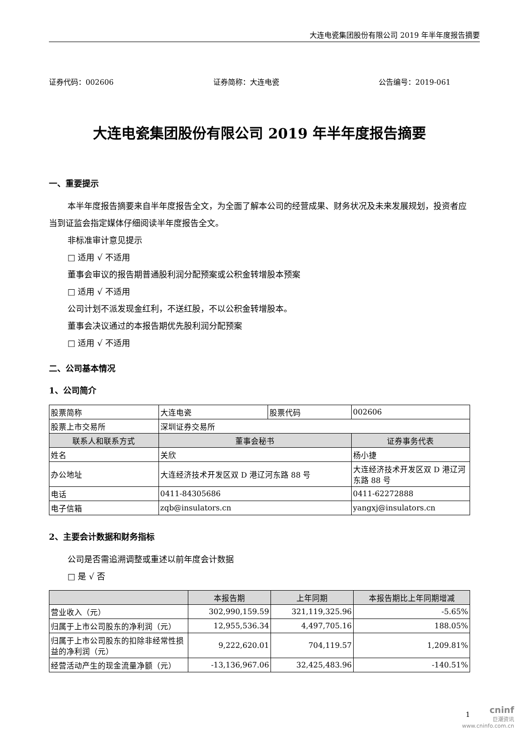大连电瓷集团股份有限公司 2019 年半年度报告摘要
证券代码：002606 证券简称：大连电瓷 公告编号：2019-061
大连电瓷集团股份有限公司 2019 年半年度报告摘要
一、重要提示
本半年度报告摘要来自半年度报告全文，为全面了解本公司的经营成果、财务状况及未来发展规划，投资者应当到证监会指定媒体仔细阅读半年度报告全文。
非标准审计意见提示
□ 适用 √ 不适用
董事会审议的报告期普通股利润分配预案或公积金转增股本预案
□ 适用 √ 不适用
公司计划不派发现金红利，不送红股，不以公积金转增股本。
董事会决议通过的本报告期优先股利润分配预案
□ 适用 √ 不适用
二、公司基本情况
1、公司简介
| 股票简称 | 大连电瓷 | 股票代码 | | 002606 |
| 股票上市交易所 | 深圳证券交易所 | | | |
| 联系人和联系方式 | 董事会秘书 | | 证券事务代表 | |
| 姓名 | 关欣 | | 杨小捷 | |
| 办公地址 | 大连经济技术开发区双 D 港辽河东路 88 号 | | 大连经济技术开发区双 D 港辽河东路 88 号 | |
| 电话 | 0411-84305686 | | 0411-62272888 | |
| 电子信箱 | zqb@insulators.cn | | yangxj@insulators.cn | |
2、主要会计数据和财务指标
公司是否需追溯调整或重述以前年度会计数据
□ 是 √ 否
| | 本报告期 | 上年同期 | 本报告期比上年同期增减 |
| --- | --- | --- | --- |
| 营业收入（元） | 302,990,159.59 | 321,119,325.96 | -5.65% |
| 归属于上市公司股东的净利润（元） | 12,955,536.34 | 4,497,705.16 | 188.05% |
| 归属于上市公司股东的扣除非经常性损益的净利润（元） | 9,222,620.01 | 704,119.57 | 1,209.81% |
| 经营活动产生的现金流量净额（元） | -13,136,967.06 | 32,425,483.96 | -140.51% |
1
cninf
巨潮资讯
www.cninfo.com.cn